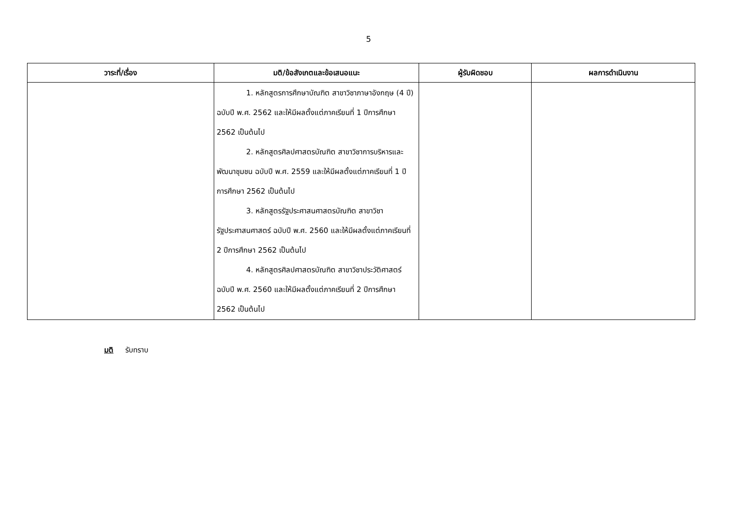5
| วาระที่/เรื่อง | มติ/ข้อสังเกตและข้อเสนอแนะ | ผู้รับผิดชอบ | ผลการดำเนินงาน |
| --- | --- | --- | --- |
| | 1. หลักสูตรการศึกษาบัณฑิต สาขาวิชาภาษาอังกฤษ (4 ปี) ฉบับปี พ.ศ. 2562 และให้มีผลตั้งแต่ภาคเรียนที่ 1 ปีการศึกษา 2562 เป็นต้นไป 2. หลักสูตรศิลปศาสตรบัณฑิต สาขาวิชาการบริหารและพัฒนาชุมชน ฉบับปี พ.ศ. 2559 และให้มีผลตั้งแต่ภาคเรียนที่ 1 ปีการศึกษา 2562 เป็นต้นไป 3. หลักสูตรรัฐประศาสนศาสตรบัณฑิต สาขาวิชารัฐประศาสนศาสตร์ ฉบับปี พ.ศ. 2560 และให้มีผลตั้งแต่ภาคเรียนที่ 2 ปีการศึกษา 2562 เป็นต้นไป 4. หลักสูตรศิลปศาสตรบัณฑิต สาขาวิชาประวัติศาสตร์ ฉบับปี พ.ศ. 2560 และให้มีผลตั้งแต่ภาคเรียนที่ 2 ปีการศึกษา 2562 เป็นต้นไป | | |
มติ รับทราบ